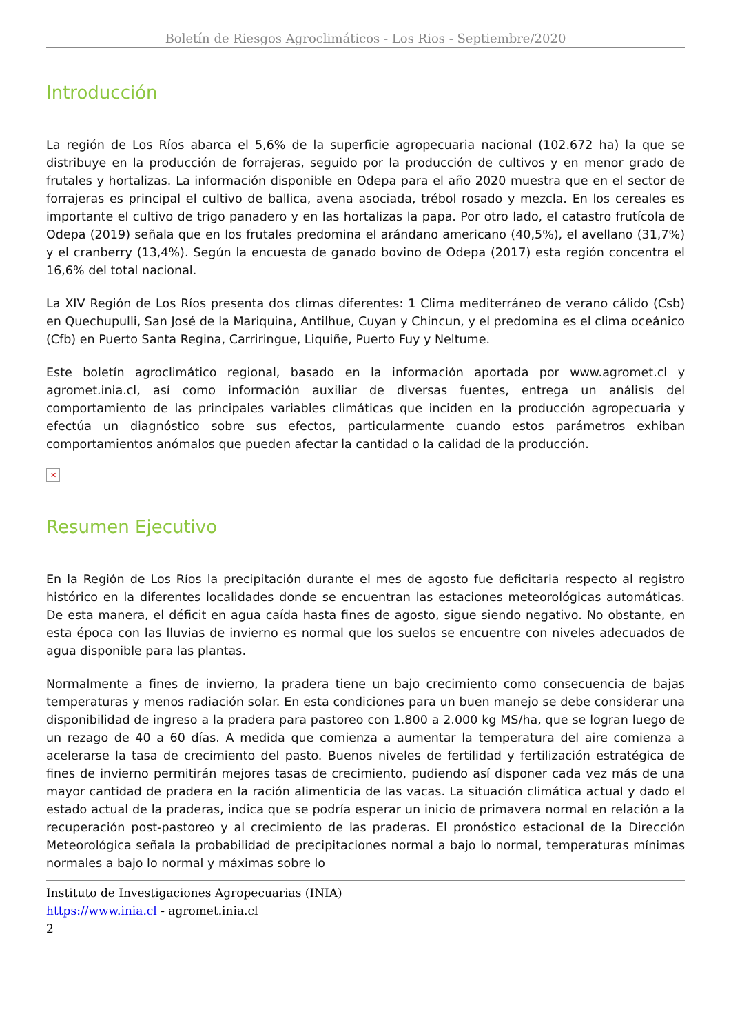Boletín de Riesgos Agroclimáticos - Los Rios - Septiembre/2020
Introducción
La región de Los Ríos abarca el 5,6% de la superficie agropecuaria nacional (102.672 ha) la que se distribuye en la producción de forrajeras, seguido por la producción de cultivos y en menor grado de frutales y hortalizas. La información disponible en Odepa para el año 2020 muestra que en el sector de forrajeras es principal el cultivo de ballica, avena asociada, trébol rosado y mezcla. En los cereales es importante el cultivo de trigo panadero y en las hortalizas la papa. Por otro lado, el catastro frutícola de Odepa (2019) señala que en los frutales predomina el arándano americano (40,5%), el avellano (31,7%) y el cranberry (13,4%). Según la encuesta de ganado bovino de Odepa (2017) esta región concentra el 16,6% del total nacional.
La XIV Región de Los Ríos presenta dos climas diferentes: 1 Clima mediterráneo de verano cálido (Csb) en Quechupulli, San José de la Mariquina, Antilhue, Cuyan y Chincun, y el predomina es el clima oceánico (Cfb) en Puerto Santa Regina, Carriringue, Liquiñe, Puerto Fuy y Neltume.
Este boletín agroclimático regional, basado en la información aportada por www.agromet.cl y agromet.inia.cl, así como información auxiliar de diversas fuentes, entrega un análisis del comportamiento de las principales variables climáticas que inciden en la producción agropecuaria y efectúa un diagnóstico sobre sus efectos, particularmente cuando estos parámetros exhiban comportamientos anómalos que pueden afectar la cantidad o la calidad de la producción.
✕
Resumen Ejecutivo
En la Región de Los Ríos la precipitación durante el mes de agosto fue deficitaria respecto al registro histórico en la diferentes localidades donde se encuentran las estaciones meteorológicas automáticas. De esta manera, el déficit en agua caída hasta fines de agosto, sigue siendo negativo. No obstante, en esta época con las lluvias de invierno es normal que los suelos se encuentre con niveles adecuados de agua disponible para las plantas.
Normalmente a fines de invierno, la pradera tiene un bajo crecimiento como consecuencia de bajas temperaturas y menos radiación solar. En esta condiciones para un buen manejo se debe considerar una disponibilidad de ingreso a la pradera para pastoreo con 1.800 a 2.000 kg MS/ha, que se logran luego de un rezago de 40 a 60 días. A medida que comienza a aumentar la temperatura del aire comienza a acelerarse la tasa de crecimiento del pasto. Buenos niveles de fertilidad y fertilización estratégica de fines de invierno permitirán mejores tasas de crecimiento, pudiendo así disponer cada vez más de una mayor cantidad de pradera en la ración alimenticia de las vacas. La situación climática actual y dado el estado actual de la praderas, indica que se podría esperar un inicio de primavera normal en relación a la recuperación post-pastoreo y al crecimiento de las praderas. El pronóstico estacional de la Dirección Meteorológica señala la probabilidad de precipitaciones normal a bajo lo normal, temperaturas mínimas normales a bajo lo normal y máximas sobre lo
Instituto de Investigaciones Agropecuarias (INIA)
https://www.inia.cl - agromet.inia.cl
2